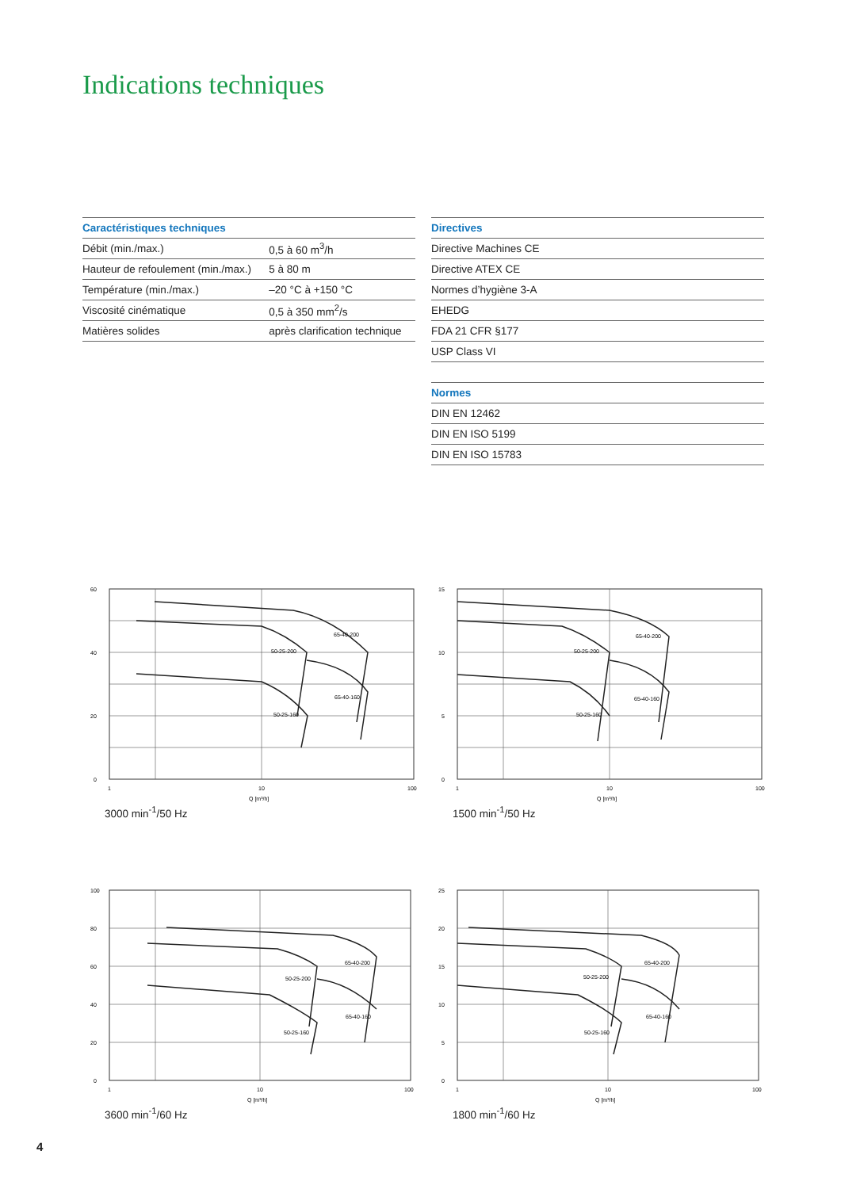Indications techniques
| Caractéristiques techniques | |
| --- | --- |
| Débit (min./max.) | 0,5 à 60 m<sup>3</sup>/h |
| Hauteur de refoulement (min./max.) | 5 à 80 m |
| Température (min./max.) | –20 °C à +150 °C |
| Viscosité cinématique | 0,5 à 350 mm<sup>2</sup>/s |
| Matières solides | après clarification technique |
| Directives |
| --- |
| Directive Machines CE |
| Directive ATEX CE |
| Normes d’hygiène 3-A |
| EHEDG |
| FDA 21 CFR §177 |
| USP Class VI |
| Normes |
| --- |
| DIN EN 12462 |
| DIN EN ISO 5199 |
| DIN EN ISO 15783 |
60
40
20
0
1
10
100
Q [m³/h]
65-40-200
50-25-200
65-40-160
50-25-160
3000 min<sup>-1</sup>/50 Hz
15
10
5
0
1
10
100
Q [m³/h]
65-40-200
50-25-200
65-40-160
50-25-160
1500 min<sup>-1</sup>/50 Hz
100
80
60
40
20
0
1
10
100
Q [m³/h]
65-40-200
50-25-200
65-40-160
50-25-160
3600 min<sup>-1</sup>/60 Hz
25
20
15
10
5
0
1
10
100
Q [m³/h]
65-40-200
50-25-200
65-40-160
50-25-160
1800 min<sup>-1</sup>/60 Hz
4